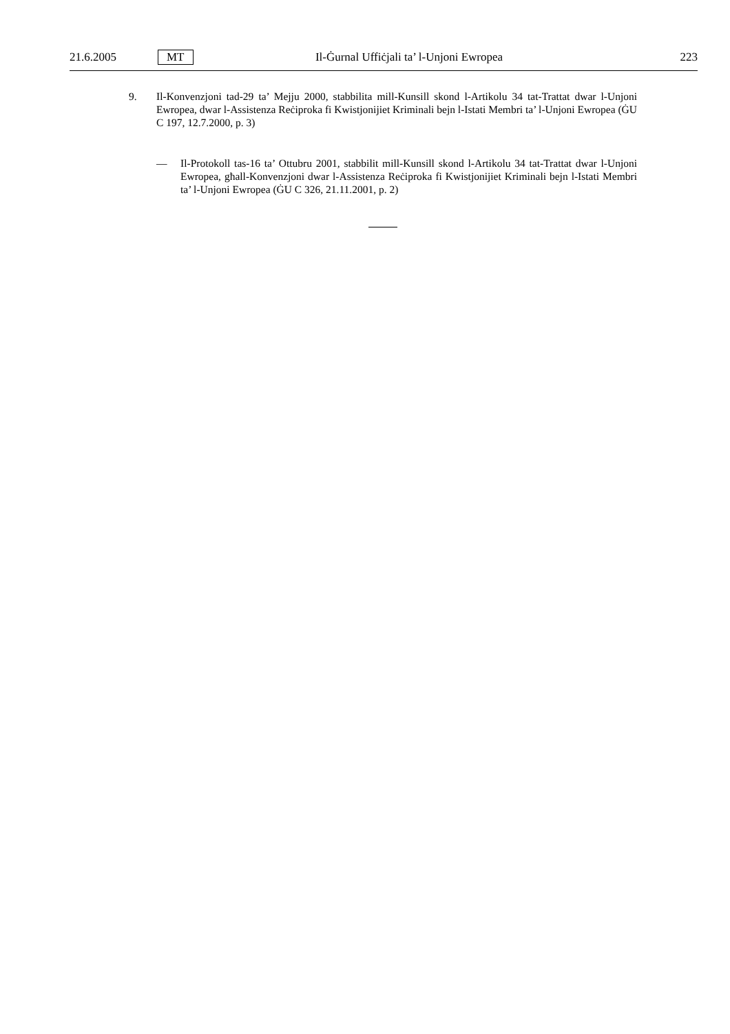21.6.2005 MT Il-Ġurnal Uffiċjali ta’ l-Unjoni Ewropea 223
9. Il-Konvenzjoni tad-29 ta’ Mejju 2000, stabbilita mill-Kunsill skond l-Artikolu 34 tat-Trattat dwar l-Unjoni Ewropea, dwar l-Assistenza Reċiproka fi Kwistjonijiet Kriminali bejn l-Istati Membri ta’ l-Unjoni Ewropea (ĠU C 197, 12.7.2000, p. 3)
— Il-Protokoll tas-16 ta’ Ottubru 2001, stabbilit mill-Kunsill skond l-Artikolu 34 tat-Trattat dwar l-Unjoni Ewropea, għall-Konvenzjoni dwar l-Assistenza Reċiproka fi Kwistjonijiet Kriminali bejn l-Istati Membri ta’ l-Unjoni Ewropea (ĠU C 326, 21.11.2001, p. 2)